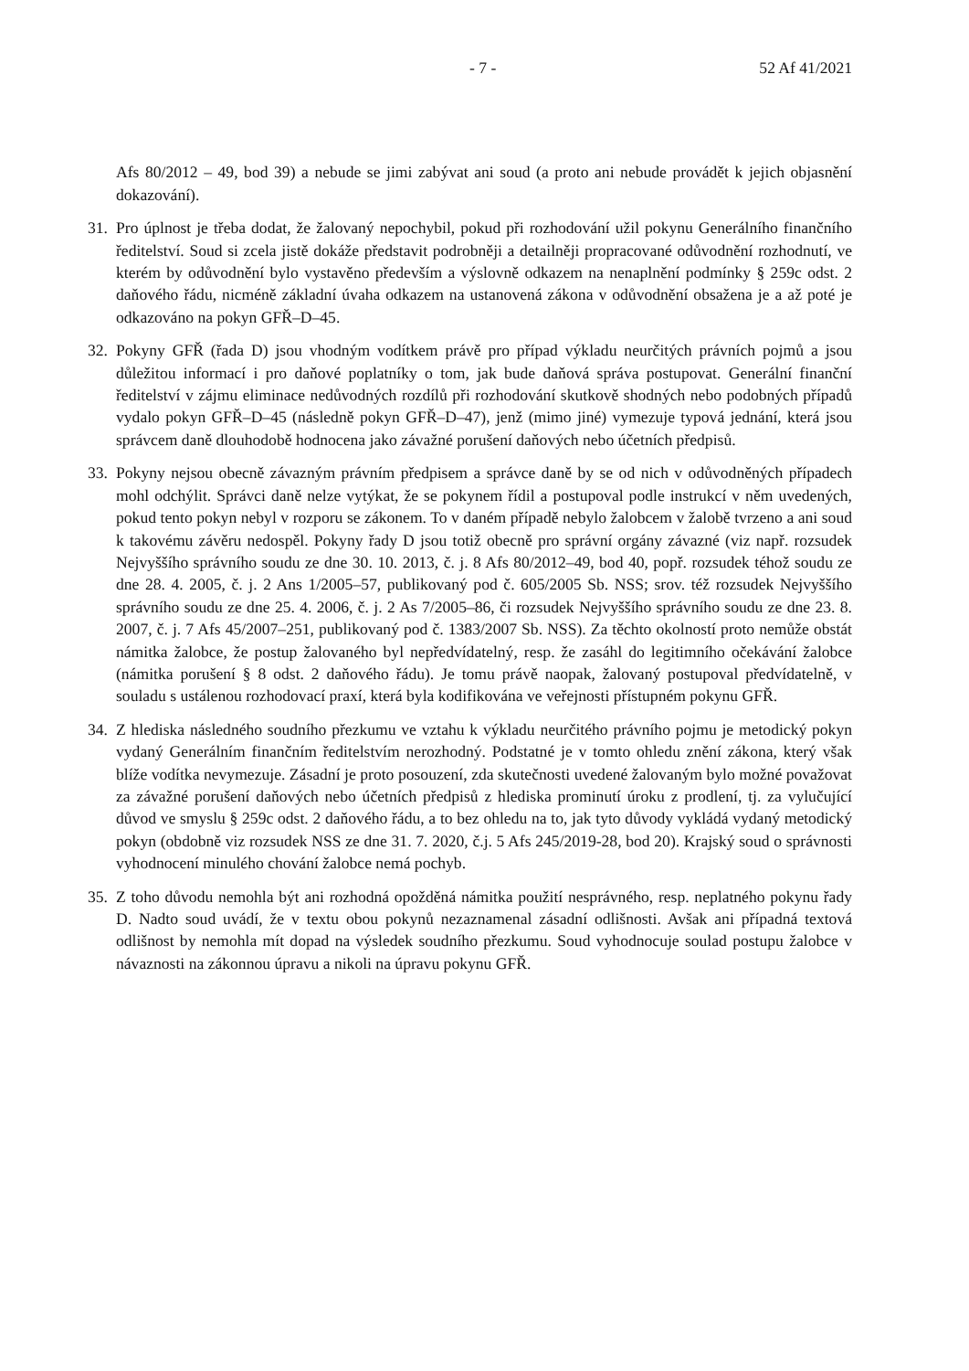- 7 - 52 Af 41/2021
Afs 80/2012 – 49, bod 39) a nebude se jimi zabývat ani soud (a proto ani nebude provádět k jejich objasnění dokazování).
31.
Pro úplnost je třeba dodat, že žalovaný nepochybil, pokud při rozhodování užil pokynu Generálního finančního ředitelství. Soud si zcela jistě dokáže představit podrobněji a detailněji propracované odůvodnění rozhodnutí, ve kterém by odůvodnění bylo vystavěno především a výslovně odkazem na nenaplnění podmínky § 259c odst. 2 daňového řádu, nicméně základní úvaha odkazem na ustanovená zákona v odůvodnění obsažena je a až poté je odkazováno na pokyn GFŘ–D–45.
32.
Pokyny GFŘ (řada D) jsou vhodným vodítkem právě pro případ výkladu neurčitých právních pojmů a jsou důležitou informací i pro daňové poplatníky o tom, jak bude daňová správa postupovat. Generální finanční ředitelství v zájmu eliminace nedůvodných rozdílů při rozhodování skutkově shodných nebo podobných případů vydalo pokyn GFŘ–D–45 (následně pokyn GFŘ–D–47), jenž (mimo jiné) vymezuje typová jednání, která jsou správcem daně dlouhodobě hodnocena jako závažné porušení daňových nebo účetních předpisů.
33.
Pokyny nejsou obecně závazným právním předpisem a správce daně by se od nich v odůvodněných případech mohl odchýlit. Správci daně nelze vytýkat, že se pokynem řídil a postupoval podle instrukcí v něm uvedených, pokud tento pokyn nebyl v rozporu se zákonem. To v daném případě nebylo žalobcem v žalobě tvrzeno a ani soud k takovému závěru nedospěl. Pokyny řady D jsou totiž obecně pro správní orgány závazné (viz např. rozsudek Nejvyššího správního soudu ze dne 30. 10. 2013, č. j. 8 Afs 80/2012–49, bod 40, popř. rozsudek téhož soudu ze dne 28. 4. 2005, č. j. 2 Ans 1/2005–57, publikovaný pod č. 605/2005 Sb. NSS; srov. též rozsudek Nejvyššího správního soudu ze dne 25. 4. 2006, č. j. 2 As 7/2005–86, či rozsudek Nejvyššího správního soudu ze dne 23. 8. 2007, č. j. 7 Afs 45/2007–251, publikovaný pod č. 1383/2007 Sb. NSS). Za těchto okolností proto nemůže obstát námitka žalobce, že postup žalovaného byl nepředvídatelný, resp. že zasáhl do legitimního očekávání žalobce (námitka porušení § 8 odst. 2 daňového řádu). Je tomu právě naopak, žalovaný postupoval předvídatelně, v souladu s ustálenou rozhodovací praxí, která byla kodifikována ve veřejnosti přístupném pokynu GFŘ.
34.
Z hlediska následného soudního přezkumu ve vztahu k výkladu neurčitého právního pojmu je metodický pokyn vydaný Generálním finančním ředitelstvím nerozhodný. Podstatné je v tomto ohledu znění zákona, který však blíže vodítka nevymezuje. Zásadní je proto posouzení, zda skutečnosti uvedené žalovaným bylo možné považovat za závažné porušení daňových nebo účetních předpisů z hlediska prominutí úroku z prodlení, tj. za vylučující důvod ve smyslu § 259c odst. 2 daňového řádu, a to bez ohledu na to, jak tyto důvody vykládá vydaný metodický pokyn (obdobně viz rozsudek NSS ze dne 31. 7. 2020, č.j. 5 Afs 245/2019-28, bod 20). Krajský soud o správnosti vyhodnocení minulého chování žalobce nemá pochyb.
35.
Z toho důvodu nemohla být ani rozhodná opožděná námitka použití nesprávného, resp. neplatného pokynu řady D. Nadto soud uvádí, že v textu obou pokynů nezaznamenal zásadní odlišnosti. Avšak ani případná textová odlišnost by nemohla mít dopad na výsledek soudního přezkumu. Soud vyhodnocuje soulad postupu žalobce v návaznosti na zákonnou úpravu a nikoli na úpravu pokynu GFŘ.